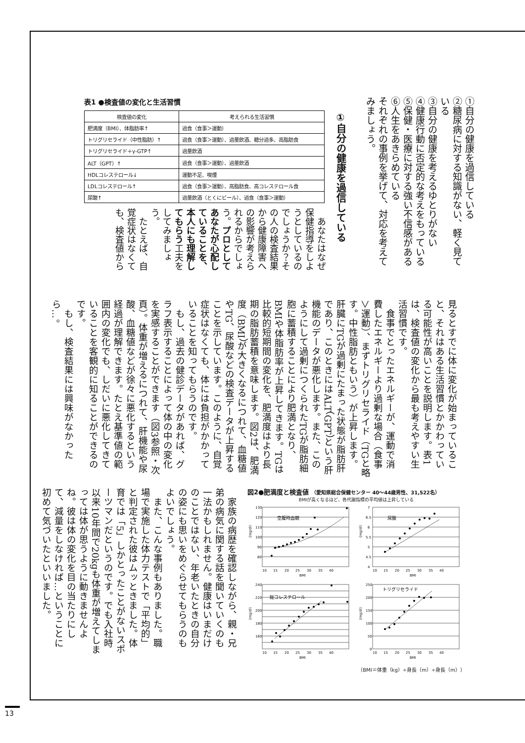①自分の健康を過信している
②糖尿病に対する知識がない、軽く見ている
③自分の健康を考えるゆとりがない
④健康行動に否定的な考えをもっている
⑤保健・医療に対する強い不信感がある
⑥人生をあきらめている
それぞれの事例を挙げて、対応を考えてみましょう。
①自分の健康を過信している
表1 ●検査値の変化と生活習慣
| 検査値の変化 | 考えられる生活習慣 |
| --- | --- |
| 肥満度（BMI）、体脂肪率↑ | 過食（食事＞運動） |
| トリグリセライド（中性脂肪）↑ | 過食（食事＞運動）、過量飲酒、糖分過多、高脂肪食 |
| トリグリセライド＋γ-GTP↑ | 過量飲酒 |
| ALT（GPT）↑ | 過食（食事＞運動）、過量飲酒 |
| HDLコレステロール↓ | 運動不足、喫煙 |
| LDLコレステロール↑ | 過食（食事＞運動）、高脂肪食、高コレステロール食 |
| 尿酸↑ | 過量飲酒（とくにビール）、過食（食事＞運動） |
あなたはなぜ保健指導をしようとしているのでしょうか？その人の検査結果から健康障害への影響が考えられるからでしょう。プロとしてあなたが心配していることを、本人にも理解してもらう工夫をしてみましょう。
たとえば、自覚症状はなくても、検査値から
見るとすでに体に変化が始まっていること、それはある生活習慣とかかわっている可能性が高いことを説明します。表1は、検査値の変化から最も考えやすい生活習慣です。
食事でとったエネルギーが、運動で消費したエネルギーより過剰な場合（食事＞運動）、まずトリグリセライド（TGと略す。中性脂肪ともいう）が上昇します。肝臓にTGが過剰にたまった状態が脂肪肝であり、このときにはALT（GPT）という肝機能のデータが悪化します。また、このようにして過剰につくられたTGが脂肪細胞に蓄積することにより肥満となり、BMIや体脂肪率が上昇してきます。TGは比較的短期間の変化を、肥満度はより長期の脂肪蓄積を意味します。図2は、肥満度（BMI）が大きくなるにつれて、血糖値やTG、尿酸などの検査データが上昇することを示しています。このように、自覚症状はなくても、体には負担がかかっていることを知ってもらうのです。
もし、過去の健診データがあれば、グラフ表示することによって体の中の変化を実感することができます（図3参照・次頁）。体重が増えるにつれて、肝機能や尿酸、血糖値などが徐々に悪化するという経過が理解できます。たとえ基準値の範囲内の変化でも、しだいに悪化してきていることを客観的に知ることができるのです。
もし、検査結果には興味がなかったら…。
家族の病歴を確認しながら、親・兄弟の病気に関する話を聞いていくのも一法かもしれません。健康はいまだけのことではない、年老いたときの自分の姿にも思いをめぐらせてもらうのもよいでしょう。
また、こんな事例もありました。職場で実施した体力テストで「平均的」と判定された彼はムッときました。体育では「5」しかとったことがないスポーツマンだというのです。でも入社時以来10年間で20kgも体重が増えてしまっては体が思うように動きませんよね。彼は体の変化を目の当たりにして、減量をしなければ…ということに初めて気づいたといいました。
図2●肥満度と検査値 （愛知県総合保健センター 40〜44歳男性、31,522名）
BMIが高くなるほど、各代謝指標の平均値は上昇している
(mg/dl)
130
120
110
100
90
80
10
15
20
25
30
35
40
BMI
空腹時血糖
(mg/dl)
7
6.5
6
5.5
5
4.5
4
10
15
20
25
30
35
40
BMI
尿酸
(mg/dl)
240
220
200
180
160
10
15
20
25
30
35
40
BMI
総コレステロール
(mg/dl)
250
200
150
100
50
0
10
15
20
25
30
35
40
BMI
トリグリセライド
（BMI＝体重（kg）÷身長（m）÷身長（m））
13